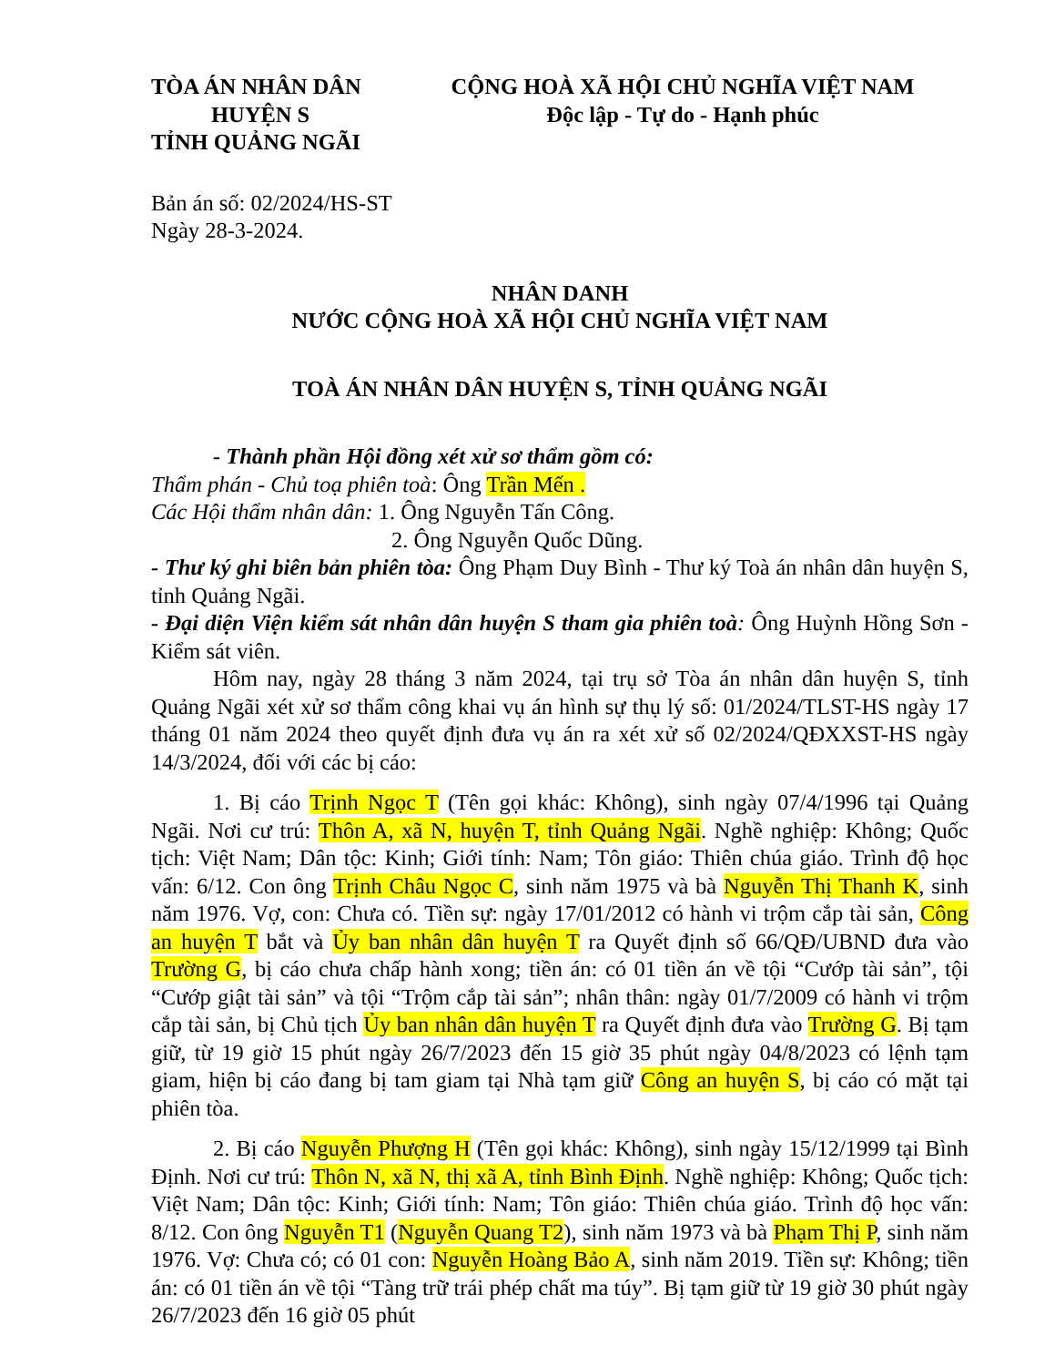TÒA ÁN NHÂN DÂN
HUYỆN S
TỈNH QUẢNG NGÃI
CỘNG HOÀ XÃ HỘI CHỦ NGHĨA VIỆT NAM
Độc lập - Tự do - Hạnh phúc
Bản án số: 02/2024/HS-ST
Ngày 28-3-2024.
NHÂN DANH
NƯỚC CỘNG HOÀ XÃ HỘI CHỦ NGHĨA VIỆT NAM
TOÀ ÁN NHÂN DÂN HUYỆN S, TỈNH QUẢNG NGÃI
- Thành phần Hội đồng xét xử sơ thẩm gồm có:
Thẩm phán - Chủ toạ phiên toà: Ông Trần Mến .
Các Hội thẩm nhân dân: 1. Ông Nguyễn Tấn Công.
2. Ông Nguyễn Quốc Dũng.
- Thư ký ghi biên bản phiên tòa: Ông Phạm Duy Bình - Thư ký Toà án nhân dân huyện S, tỉnh Quảng Ngãi.
- Đại diện Viện kiểm sát nhân dân huyện S tham gia phiên toà: Ông Huỳnh Hồng Sơn - Kiểm sát viên.
Hôm nay, ngày 28 tháng 3 năm 2024, tại trụ sở Tòa án nhân dân huyện S, tỉnh Quảng Ngãi xét xử sơ thẩm công khai vụ án hình sự thụ lý số: 01/2024/TLST-HS ngày 17 tháng 01 năm 2024 theo quyết định đưa vụ án ra xét xử số 02/2024/QĐXXST-HS ngày 14/3/2024, đối với các bị cáo:
1. Bị cáo Trịnh Ngọc T (Tên gọi khác: Không), sinh ngày 07/4/1996 tại Quảng Ngãi. Nơi cư trú: Thôn A, xã N, huyện T, tỉnh Quảng Ngãi. Nghề nghiệp: Không; Quốc tịch: Việt Nam; Dân tộc: Kinh; Giới tính: Nam; Tôn giáo: Thiên chúa giáo. Trình độ học vấn: 6/12. Con ông Trịnh Châu Ngọc C, sinh năm 1975 và bà Nguyễn Thị Thanh K, sinh năm 1976. Vợ, con: Chưa có. Tiền sự: ngày 17/01/2012 có hành vi trộm cắp tài sản, Công an huyện T bắt và Ủy ban nhân dân huyện T ra Quyết định số 66/QĐ/UBND đưa vào Trường G, bị cáo chưa chấp hành xong; tiền án: có 01 tiền án về tội “Cướp tài sản”, tội “Cướp giật tài sản” và tội “Trộm cắp tài sản”; nhân thân: ngày 01/7/2009 có hành vi trộm cắp tài sản, bị Chủ tịch Ủy ban nhân dân huyện T ra Quyết định đưa vào Trường G. Bị tạm giữ, từ 19 giờ 15 phút ngày 26/7/2023 đến 15 giờ 35 phút ngày 04/8/2023 có lệnh tạm giam, hiện bị cáo đang bị tam giam tại Nhà tạm giữ Công an huyện S, bị cáo có mặt tại phiên tòa.
2. Bị cáo Nguyễn Phượng H (Tên gọi khác: Không), sinh ngày 15/12/1999 tại Bình Định. Nơi cư trú: Thôn N, xã N, thị xã A, tỉnh Bình Định. Nghề nghiệp: Không; Quốc tịch: Việt Nam; Dân tộc: Kinh; Giới tính: Nam; Tôn giáo: Thiên chúa giáo. Trình độ học vấn: 8/12. Con ông Nguyễn T1 (Nguyễn Quang T2), sinh năm 1973 và bà Phạm Thị P, sinh năm 1976. Vợ: Chưa có; có 01 con: Nguyễn Hoàng Bảo A, sinh năm 2019. Tiền sự: Không; tiền án: có 01 tiền án về tội “Tàng trữ trái phép chất ma túy”. Bị tạm giữ từ 19 giờ 30 phút ngày 26/7/2023 đến 16 giờ 05 phút